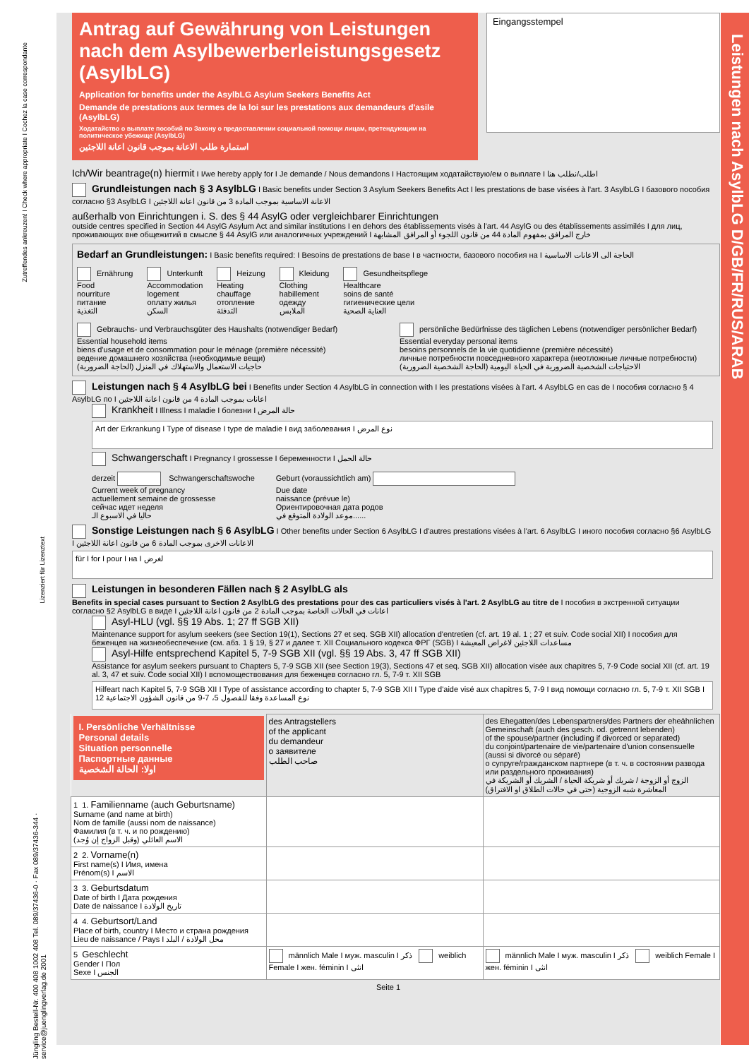Leistungen nach AsylbLG D/GB/FR/RUS/ARAB
Antrag auf Gewährung von Leistungen nach dem Asylbewerberleistungsgesetz (AsylbLG)
Application for benefits under the AsylbLG Asylum Seekers Benefits Act
Demande de prestations aux termes de la loi sur les prestations aux demandeurs d'asile (AsylbLG)
Ходатайство о выплате пособий по Закону о предоставлении социальной помощи лицам, претендующим на политическое убежище (AsylbLG)
استمارة طلب الاعانة بموجب قانون اعانة اللاجئين
Eingangsstempel
Ich/Wir beantrage(n) hiermit I I/we hereby apply for I Je demande / Nous demandons I Настоящим ходатайствую/ем о выплате I اطلب/نطلب هنا
Grundleistungen nach § 3 AsylbLG I Basic benefits under Section 3 Asylum Seekers Benefits Act I les prestations de base visées à l'art. 3 AsylbLG I базового пособия согласно §3 AsylbLG I الاعانة الاساسية بموجب المادة 3 من قانون اعانة اللاجئين
außerhalb von Einrichtungen i. S. des § 44 AsylG oder vergleichbarer Einrichtungen
outside centres specified in Section 44 AsylG Asylum Act and similar institutions I en dehors des établissements visés à l'art. 44 AsylG ou des établissements assimilés I для лиц, проживающих вне общежитий в смысле § 44 AsylG или аналогичных учреждений I خارج المرافق بمفهوم المادة 44 من قانون اللجوء أو المرافق المشابهة
Bedarf an Grundleistungen: I Basic benefits required: I Besoins de prestations de base I в частности, базового пособия на I الحاجة الى الاعانات الاساسية
Ernährung
Food
nourriture
питание
التغذية
Unterkunft
Accommodation
logement
оплату жилья
السكن
Heizung
Heating
chauffage
отопление
التدفئة
Kleidung
Clothing
habillement
одежду
الملابس
Gesundheitspflege
Healthcare
soins de santé
гигиенические цели
العناية الصحية
Gebrauchs- und Verbrauchsgüter des Haushalts (notwendiger Bedarf)
Essential household items
biens d'usage et de consommation pour le ménage (première nécessité)
ведение домашнего хозяйства (необходимые вещи)
حاجيات الاستعمال والاستهلاك في المنزل (الحاجة الضرورية)
persönliche Bedürfnisse des täglichen Lebens (notwendiger persönlicher Bedarf)
Essential everyday personal items
besoins personnels de la vie quotidienne (première nécessité)
личные потребности повседневного характера (неотложные личные потребности)
الاحتياجات الشخصية الضرورية في الحياة اليومية (الحاجة الشخصية الضرورية)
Leistungen nach § 4 AsylbLG bei I Benefits under Section 4 AsylbLG in connection with I les prestations visées à l'art. 4 AsylbLG en cas de I пособия согласно § 4 AsylbLG по I اعانات بموجب المادة 4 من قانون اعانة اللاجئين
Krankheit I Illness I maladie I болезни I حالة المرض
Art der Erkrankung I Type of disease I type de maladie I вид заболевания I نوع المرض
Schwangerschaft I Pregnancy I grossesse I беременности I حالة الحمل
derzeit Schwangerschaftswoche
Current week of pregnancy
actuellement semaine de grossesse
сейчас идет неделя
حاليا في الاسبوع الـ
Geburt (voraussichtlich am)
Due date
naissance (prévue le)
Ориентировочная дата родов
موعد الولادة المتوقع في......
Sonstige Leistungen nach § 6 AsylbLG I Other benefits under Section 6 AsylbLG I d'autres prestations visées à l'art. 6 AsylbLG I иного пособия согласно §6 AsylbLG I الاعانات الاخرى بموجب المادة 6 من قانون اعانة اللاجئين
für I for I pour I на I لغرض
Leistungen in besonderen Fällen nach § 2 AsylbLG als
Benefits in special cases pursuant to Section 2 AsylbLG des prestations pour des cas particuliers visés à l'art. 2 AsylbLG au titre de I пособия в экстренной ситуации согласно §2 AsylbLG в виде I اعانات في الحالات الخاصة بموجب المادة 2 من قانون اعانة اللاجئين
Asyl-HLU (vgl. §§ 19 Abs. 1; 27 ff SGB XII)
Maintenance support for asylum seekers (see Section 19(1), Sections 27 et seq. SGB XII) allocation d'entretien (cf. art. 19 al. 1 ; 27 et suiv. Code social XII) I пособия для беженцев на жизнеобеспечение (см. абз. 1 § 19, § 27 и далее т. XII Социального кодекса ФРГ (SGB) I مساعدات اللاجئين لاغراض المعيشة
Asyl-Hilfe entsprechend Kapitel 5, 7-9 SGB XII (vgl. §§ 19 Abs. 3, 47 ff SGB XII)
Assistance for asylum seekers pursuant to Chapters 5, 7-9 SGB XII (see Section 19(3), Sections 47 et seq. SGB XII) allocation visée aux chapitres 5, 7-9 Code social XII (cf. art. 19 al. 3, 47 et suiv. Code social XII) I вспомоществования для беженцев согласно гл. 5, 7-9 т. XII SGB
Hilfeart nach Kapitel 5, 7-9 SGB XII I Type of assistance according to chapter 5, 7-9 SGB XII I Type d'aide visé aux chapitres 5, 7-9 I вид помощи согласно гл. 5, 7-9 т. XII SGB I نوع المساعدة وفقا للفصول 5، 7-9 من قانون الشؤون الاجتماعية 12
| I. Persönliche Verhältnisse Personal details Situation personnelle Паспортные данные اولا: الحالة الشخصية | des Antragstellers of the applicant du demandeur о заявителе صاحب الطلب | des Ehegatten/des Lebenspartners/des Partners der eheähnlichen Gemeinschaft (auch des gesch. od. getrennt lebenden) of the spouse/partner (including if divorced or separated) du conjoint/partenaire de vie/partenaire d'union consensuelle (aussi si divorcé ou séparé) о супруге/гражданском партнере (в т. ч. в состоянии развода или раздельного проживания) الزوج أو الزوجة / شريك أو شريكة الحياة / الشريك أو الشريكة في المعاشرة شبه الزوجية (حتى في حالات الطلاق او الافتراق) |
| 1 1. Familienname (auch Geburtsname) Surname (and name at birth) Nom de famille (aussi nom de naissance) Фамилия (в т. ч. и по рождению) الاسم العائلي (وقبل الزواج إن وُجد) | | |
| 2 2. Vorname(n) First name(s) I Имя, имена Prénom(s) I الاسم | | |
| 3 3. Geburtsdatum Date of birth I Дата рождения Date de naissance I تاريخ الولادة | | |
| 4 4. Geburtsort/Land Place of birth, country I Место и страна рождения Lieu de naissance / Pays I محل الولادة / البلد | | |
| 5 Geschlecht Gender I Пол Sexe I الجنس | männlich Male I муж. masculin I ذكر weiblich Female I жен. féminin I انثى | männlich Male I муж. masculin I ذكر weiblich Female I жен. féminin I انثى |
Seite 1
Zutreffendes ankreuzen! I Check where appropriate I Cochez la case correspondante
Lizenziert für Lizenztext
Jüngling Bestell-Nr. 400 408 1002 408 Tel. 089/37436-0 · Fax 089/37436-344 · service@juenglingverlag.de 2001